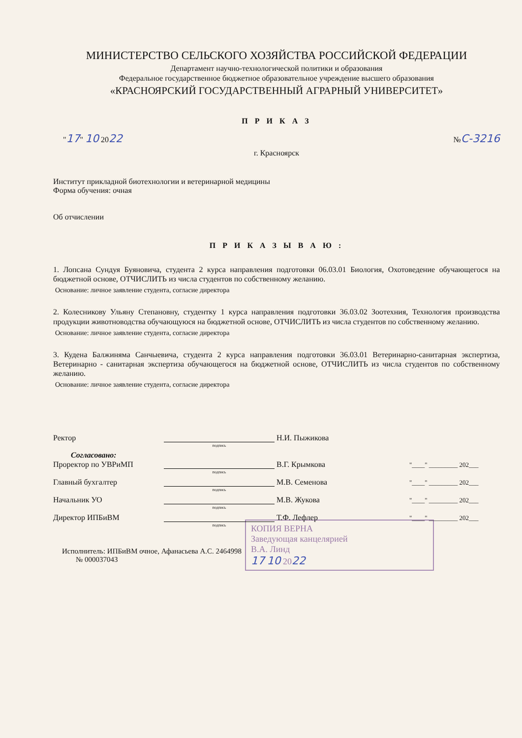МИНИСТЕРСТВО СЕЛЬСКОГО ХОЗЯЙСТВА РОССИЙСКОЙ ФЕДЕРАЦИИ
Департамент научно-технологической политики и образования
Федеральное государственное бюджетное образовательное учреждение высшего образования
«КРАСНОЯРСКИЙ ГОСУДАРСТВЕННЫЙ АГРАРНЫЙ УНИВЕРСИТЕТ»
П Р И К А З
"17" 10 2022 №С-3216
г. Красноярск
Институт прикладной биотехнологии и ветеринарной медицины
Форма обучения: очная
Об отчислении
П Р И К А З Ы В А Ю :
1. Лопсана Сундуя Буяновича, студента 2 курса направления подготовки 06.03.01 Биология, Охотоведение обучающегося на бюджетной основе, ОТЧИСЛИТЬ из числа студентов по собственному желанию.
Основание: личное заявление студента, согласие директора
2. Колесникову Ульяну Степановну, студентку 1 курса направления подготовки 36.03.02 Зоотехния, Технология производства продукции животноводства обучающуюся на бюджетной основе, ОТЧИСЛИТЬ из числа студентов по собственному желанию.
Основание: личное заявление студента, согласие директора
3. Кудена Балжиняма Санчыевича, студента 2 курса направления подготовки 36.03.01 Ветеринарно-санитарная экспертиза, Ветеринарно - санитарная экспертиза обучающегося на бюджетной основе, ОТЧИСЛИТЬ из числа студентов по собственному желанию.
Основание: личное заявление студента, согласие директора
Ректор Н.И. Пыжикова
подпись
Согласовано:
Проректор по УВРиМП В.Г. Крымкова "____" _________ 202___
подпись
Главный бухгалтер М.В. Семенова "____" _________ 202___
подпись
Начальник УО М.В. Жукова "____" _________ 202___
подпись
Директор ИПБиВМ Т.Ф. Лефлер "____" _________ 202___
подпись
Исполнитель: ИПБиВМ очное, Афанасьева А.С. 2464998
№ 000037043
КОПИЯ ВЕРНА
Заведующая канцелярией
В.А. Линд
17 10 2022